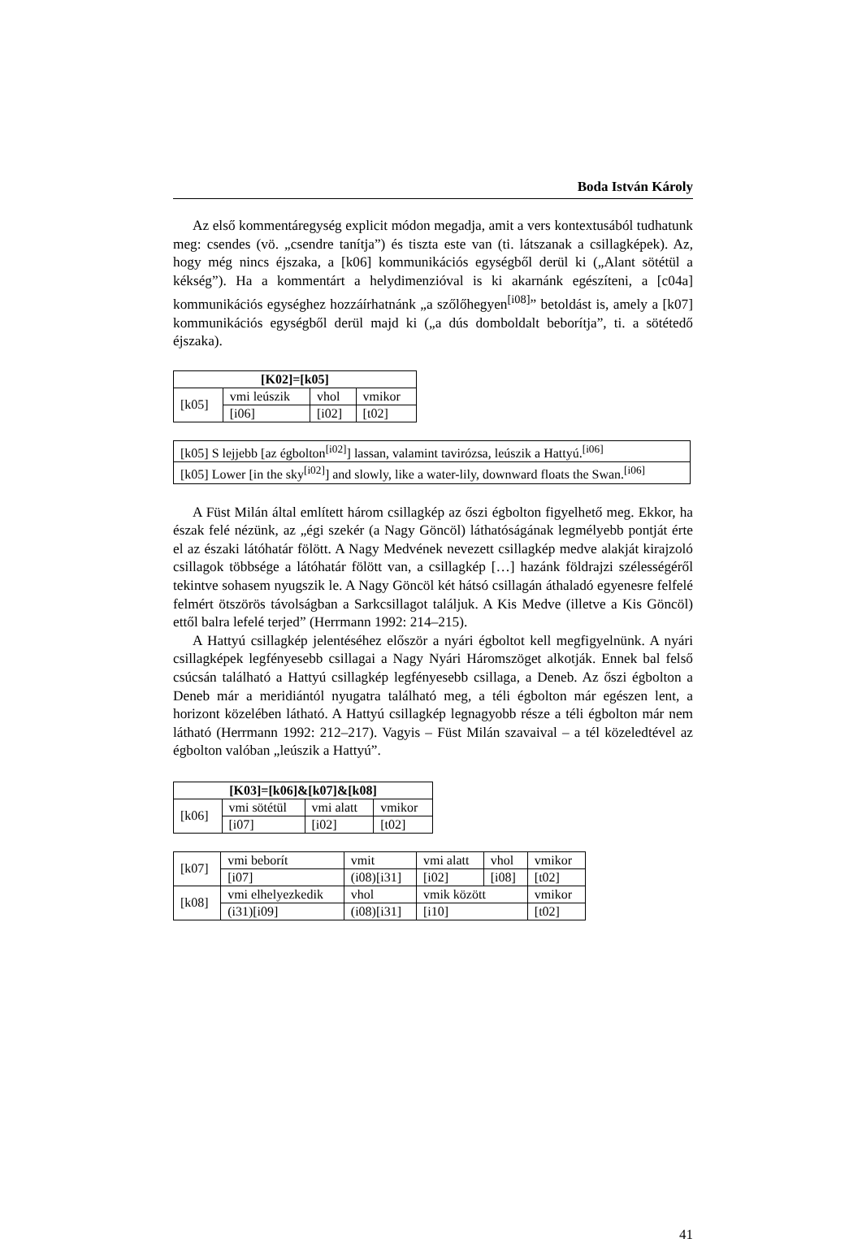Boda István Károly
Az első kommentáregység explicit módon megadja, amit a vers kontextusából tudhatunk meg: csendes (vö. „csendre tanítja”) és tiszta este van (ti. látszanak a csillagképek). Az, hogy még nincs éjszaka, a [k06] kommunikációs egységből derül ki („Alant sötétül a kékség”). Ha a kommentárt a helydimenzióval is ki akarnánk egészíteni, a [c04a] kommunikációs egységhez hozzáírhatnánk „a szőlőhegyen<sup>[i08]</sup>” betoldást is, amely a [k07] kommunikációs egységből derül majd ki („a dús domboldalt beborítja”, ti. a sötétedő éjszaka).
| [K02]=[k05] | | | |
| --- | --- | --- | --- |
| [k05] | vmi leúszik | vhol | vmikor |
| | [i06] | [i02] | [t02] |
| [k05] S lejjebb [az égbolton<sup>[i02]</sup>] lassan, valamint tavirózsa, leúszik a Hattyú.<sup>[i06]</sup> |
| [k05] Lower [in the sky<sup>[i02]</sup>] and slowly, like a water-lily, downward floats the Swan.<sup>[i06]</sup> |
A Füst Milán által említett három csillagkép az őszi égbolton figyelhető meg. Ekkor, ha észak felé nézünk, az „égi szekér (a Nagy Göncöl) láthatóságának legmélyebb pontját érte el az északi látóhatár fölött. A Nagy Medvének nevezett csillagkép medve alakját kirajzoló csillagok többsége a látóhatár fölött van, a csillagkép […] hazánk földrajzi szélességéről tekintve sohasem nyugszik le. A Nagy Göncöl két hátsó csillagán áthaladó egyenesre felfelé felmért ötszörös távolságban a Sarkcsillagot találjuk. A Kis Medve (illetve a Kis Göncöl) ettől balra lefelé terjed” (Herrmann 1992: 214–215).
A Hattyú csillagkép jelentéséhez először a nyári égboltot kell megfigyelnünk. A nyári csillagképek legfényesebb csillagai a Nagy Nyári Háromszöget alkotják. Ennek bal felső csúcsán található a Hattyú csillagkép legfényesebb csillaga, a Deneb. Az őszi égbolton a Deneb már a meridiántól nyugatra található meg, a téli égbolton már egészen lent, a horizont közelében látható. A Hattyú csillagkép legnagyobb része a téli égbolton már nem látható (Herrmann 1992: 212–217). Vagyis – Füst Milán szavaival – a tél közeledtével az égbolton valóban „leúszik a Hattyú”.
| [K03]=[k06]&[k07]&[k08] | | | |
| --- | --- | --- | --- |
| [k06] | vmi sötétül | vmi alatt | vmikor |
| | [i07] | [i02] | [t02] |
| [k07] | vmi beborít | vmit | vmi alatt | vhol | vmikor |
| | [i07] | (i08)[i31] | [i02] | [i08] | [t02] |
| [k08] | vmi elhelyezkedik | vhol | vmik között | | vmikor |
| | (i31)[i09] | (i08)[i31] | [i10] | | [t02] |
41